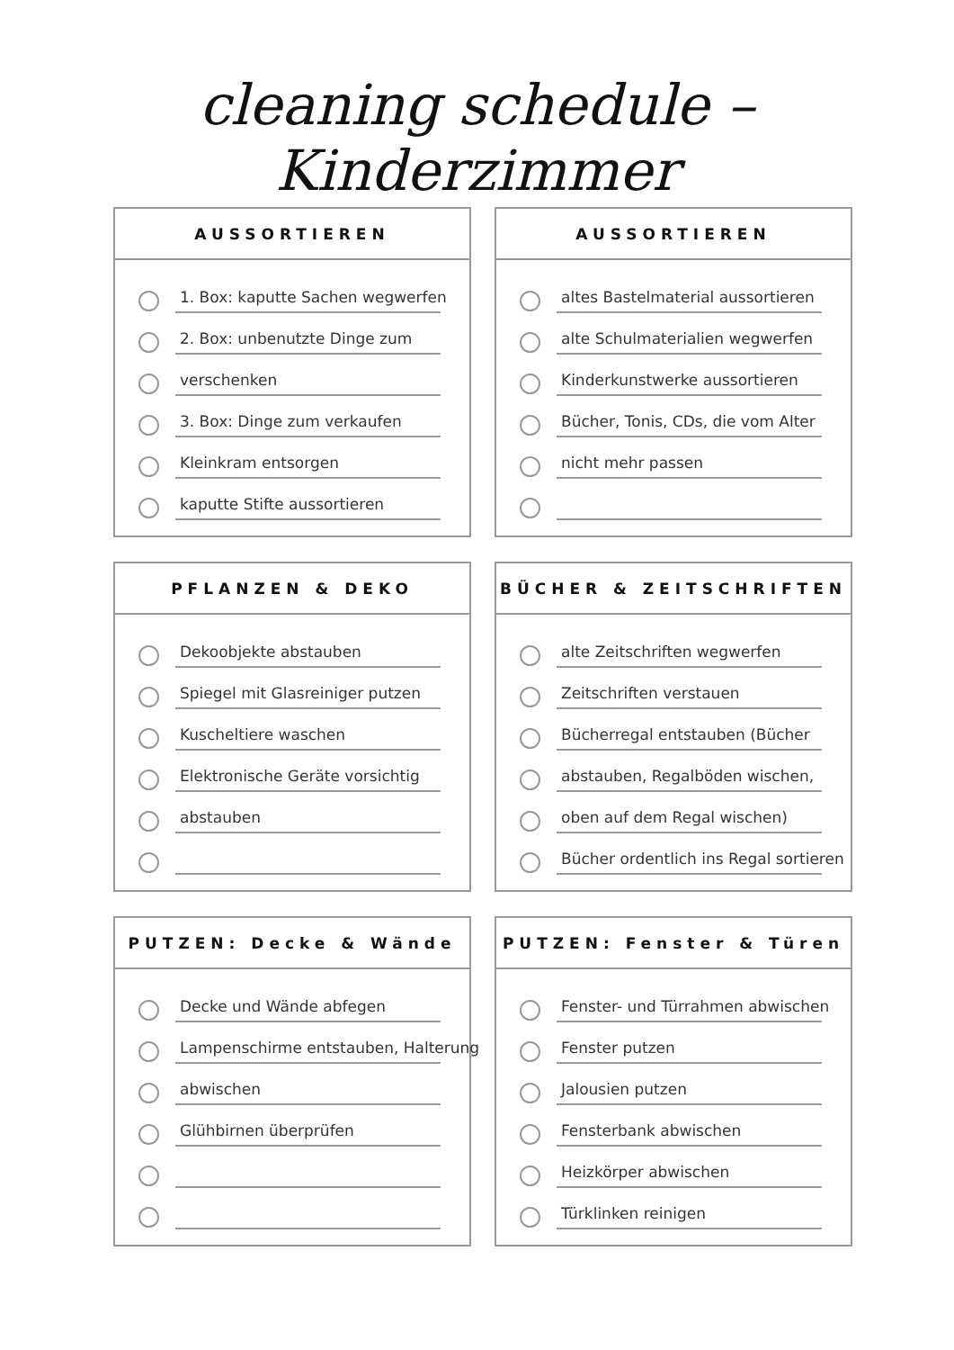cleaning schedule – Kinderzimmer
AUSSORTIEREN
1. Box: kaputte Sachen wegwerfen
2. Box: unbenutzte Dinge zum
verschenken
3. Box: Dinge zum verkaufen
Kleinkram entsorgen
kaputte Stifte aussortieren
AUSSORTIEREN
altes Bastelmaterial aussortieren
alte Schulmaterialien wegwerfen
Kinderkunstwerke aussortieren
Bücher, Tonis, CDs, die vom Alter
nicht mehr passen
PFLANZEN & DEKO
Dekoobjekte abstauben
Spiegel mit Glasreiniger putzen
Kuscheltiere waschen
Elektronische Geräte vorsichtig
abstauben
BÜCHER & ZEITSCHRIFTEN
alte Zeitschriften wegwerfen
Zeitschriften verstauen
Bücherregal entstauben (Bücher
abstauben, Regalböden wischen,
oben auf dem Regal wischen)
Bücher ordentlich ins Regal sortieren
PUTZEN: Decke & Wände
Decke und Wände abfegen
Lampenschirme entstauben, Halterung
abwischen
Glühbirnen überprüfen
PUTZEN: Fenster & Türen
Fenster- und Türrahmen abwischen
Fenster putzen
Jalousien putzen
Fensterbank abwischen
Heizkörper abwischen
Türklinken reinigen